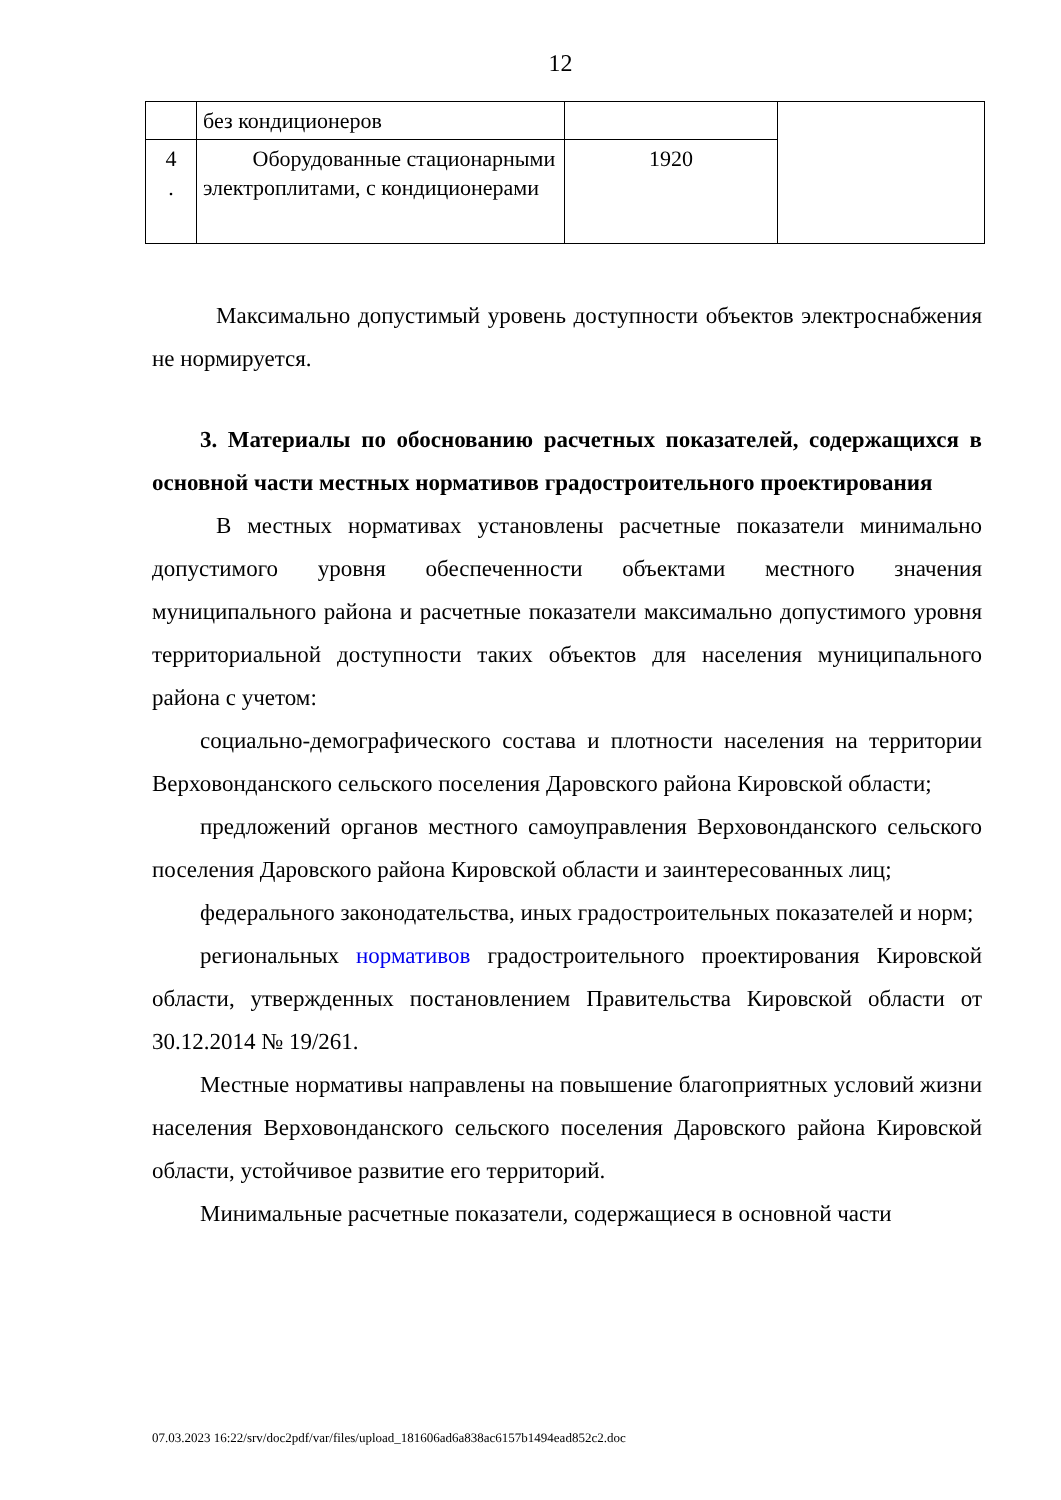12
| | без кондиционеров | | |
| 4 . | Оборудованные стационарными электроплитами, с кондиционерами | 1920 | |
Максимально допустимый уровень доступности объектов электроснабжения не нормируется.
3. Материалы по обоснованию расчетных показателей, содержащихся в основной части местных нормативов градостроительного проектирования
В местных нормативах установлены расчетные показатели минимально допустимого уровня обеспеченности объектами местного значения муниципального района и расчетные показатели максимально допустимого уровня территориальной доступности таких объектов для населения муниципального района с учетом:
социально-демографического состава и плотности населения на территории Верховонданского сельского поселения Даровского района Кировской области;
предложений органов местного самоуправления Верховонданского сельского поселения Даровского района Кировской области и заинтересованных лиц;
федерального законодательства, иных градостроительных показателей и норм;
региональных нормативов градостроительного проектирования Кировской области, утвержденных постановлением Правительства Кировской области от 30.12.2014 № 19/261.
Местные нормативы направлены на повышение благоприятных условий жизни населения Верховонданского сельского поселения Даровского района Кировской области, устойчивое развитие его территорий.
Минимальные расчетные показатели, содержащиеся в основной части
07.03.2023 16:22/srv/doc2pdf/var/files/upload_181606ad6a838ac6157b1494ead852c2.doc